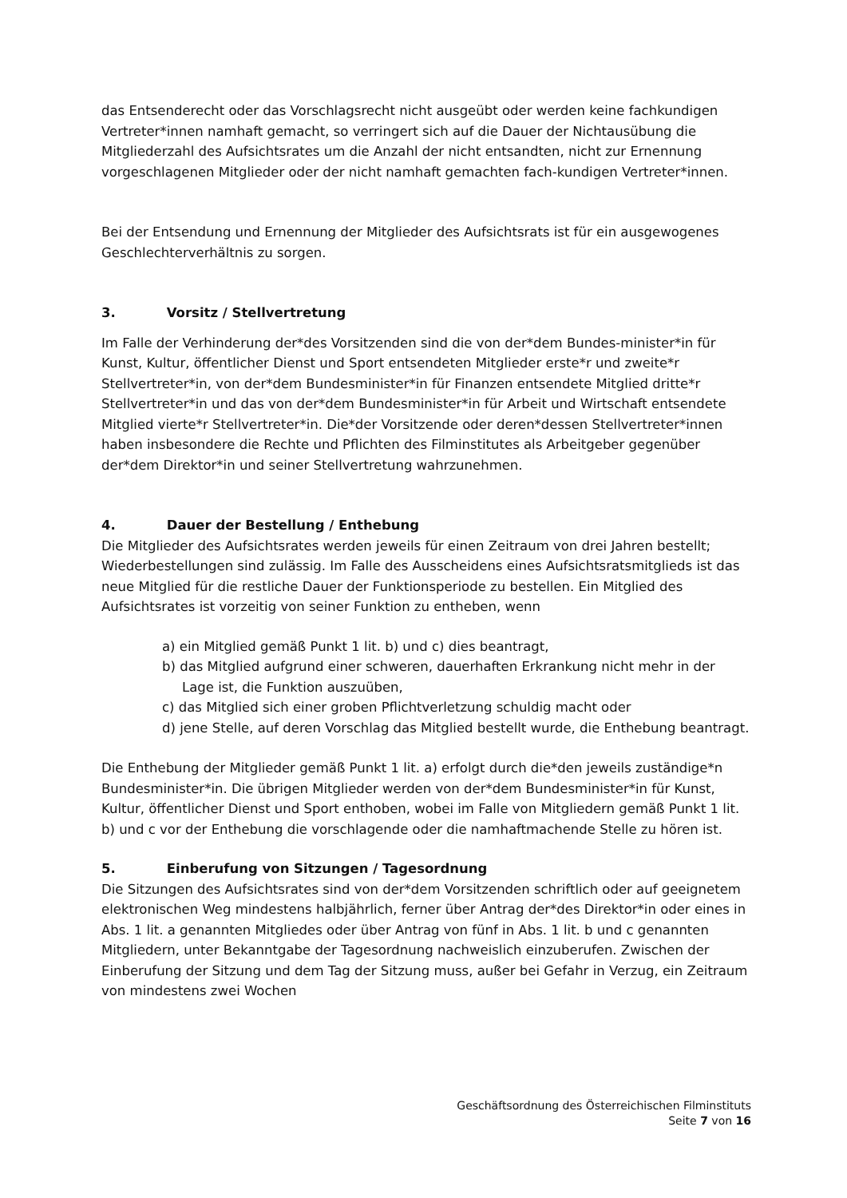das Entsenderecht oder das Vorschlagsrecht nicht ausgeübt oder werden keine fachkundigen Vertreter*innen namhaft gemacht, so verringert sich auf die Dauer der Nichtausübung die Mitgliederzahl des Aufsichtsrates um die Anzahl der nicht entsandten, nicht zur Ernennung vorgeschlagenen Mitglieder oder der nicht namhaft gemachten fach-kundigen Vertreter*innen.
Bei der Entsendung und Ernennung der Mitglieder des Aufsichtsrats ist für ein ausgewogenes Geschlechterverhältnis zu sorgen.
3. Vorsitz / Stellvertretung
Im Falle der Verhinderung der*des Vorsitzenden sind die von der*dem Bundes-minister*in für Kunst, Kultur, öffentlicher Dienst und Sport entsendeten Mitglieder erste*r und zweite*r Stellvertreter*in, von der*dem Bundesminister*in für Finanzen entsendete Mitglied dritte*r Stellvertreter*in und das von der*dem Bundesminister*in für Arbeit und Wirtschaft entsendete Mitglied vierte*r Stellvertreter*in. Die*der Vorsitzende oder deren*dessen Stellvertreter*innen haben insbesondere die Rechte und Pflichten des Filminstitutes als Arbeitgeber gegenüber der*dem Direktor*in und seiner Stellvertretung wahrzunehmen.
4. Dauer der Bestellung / Enthebung
Die Mitglieder des Aufsichtsrates werden jeweils für einen Zeitraum von drei Jahren bestellt; Wiederbestellungen sind zulässig. Im Falle des Ausscheidens eines Aufsichtsratsmitglieds ist das neue Mitglied für die restliche Dauer der Funktionsperiode zu bestellen. Ein Mitglied des Aufsichtsrates ist vorzeitig von seiner Funktion zu entheben, wenn
a) ein Mitglied gemäß Punkt 1 lit. b) und c) dies beantragt,
b) das Mitglied aufgrund einer schweren, dauerhaften Erkrankung nicht mehr in der Lage ist, die Funktion auszuüben,
c) das Mitglied sich einer groben Pflichtverletzung schuldig macht oder
d) jene Stelle, auf deren Vorschlag das Mitglied bestellt wurde, die Enthebung beantragt.
Die Enthebung der Mitglieder gemäß Punkt 1 lit. a) erfolgt durch die*den jeweils zuständige*n Bundesminister*in. Die übrigen Mitglieder werden von der*dem Bundesminister*in für Kunst, Kultur, öffentlicher Dienst und Sport enthoben, wobei im Falle von Mitgliedern gemäß Punkt 1 lit. b) und c vor der Enthebung die vorschlagende oder die namhaftmachende Stelle zu hören ist.
5. Einberufung von Sitzungen / Tagesordnung
Die Sitzungen des Aufsichtsrates sind von der*dem Vorsitzenden schriftlich oder auf geeignetem elektronischen Weg mindestens halbjährlich, ferner über Antrag der*des Direktor*in oder eines in Abs. 1 lit. a genannten Mitgliedes oder über Antrag von fünf in Abs. 1 lit. b und c genannten Mitgliedern, unter Bekanntgabe der Tagesordnung nachweislich einzuberufen. Zwischen der Einberufung der Sitzung und dem Tag der Sitzung muss, außer bei Gefahr in Verzug, ein Zeitraum von mindestens zwei Wochen
Geschäftsordnung des Österreichischen Filminstituts
Seite 7 von 16